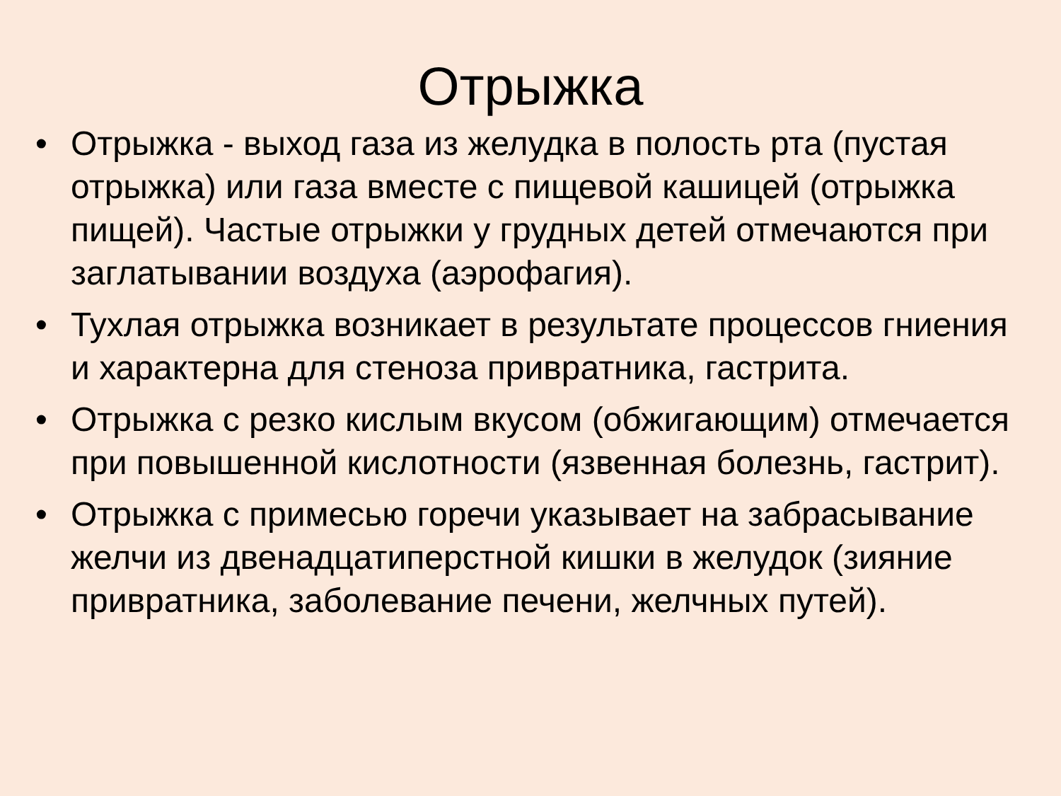Отрыжка
• Отрыжка - выход газа из желудка в полость рта (пустая отрыжка) или газа вместе с пищевой кашицей (отрыжка пищей). Частые отрыжки у грудных детей отмечаются при заглатывании воздуха (аэрофагия).
• Тухлая отрыжка возникает в результате процессов гниения и характерна для стеноза привратника, гастрита.
• Отрыжка с резко кислым вкусом (обжигающим) отмечается при повышенной кислотности (язвенная болезнь, гастрит).
• Отрыжка с примесью горечи указывает на забрасывание желчи из двенадцатиперстной кишки в желудок (зияние привратника, заболевание печени, желчных путей).